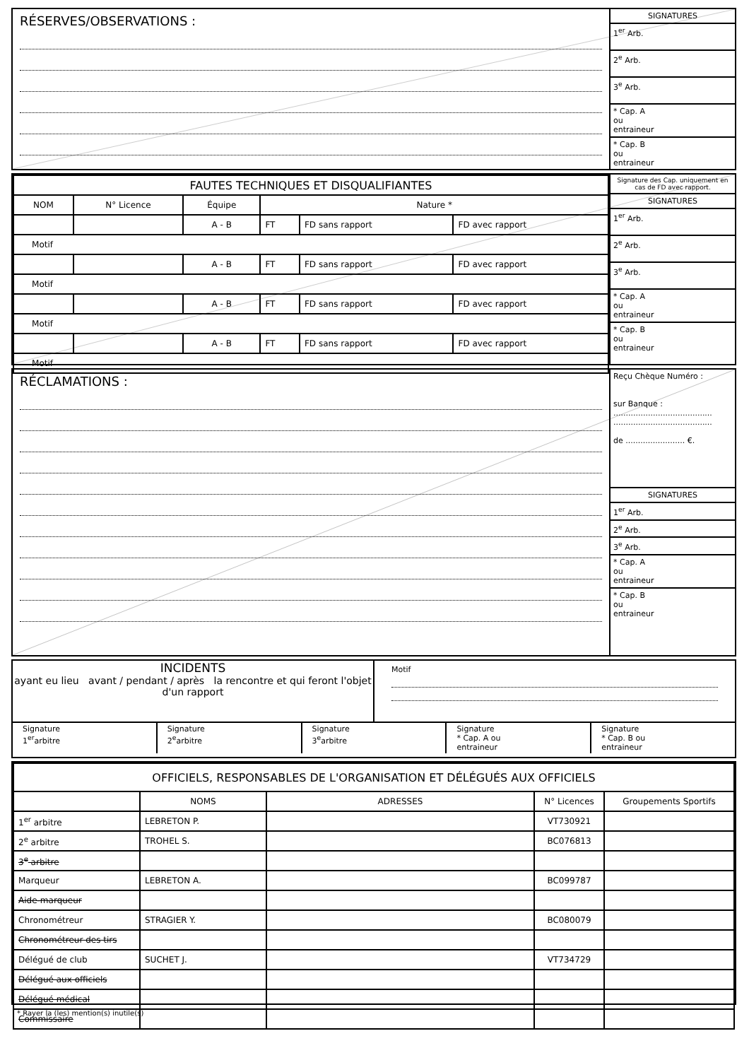RÉSERVES/OBSERVATIONS :
SIGNATURES
1<sup>er</sup> Arb.
2<sup>e</sup> Arb.
3<sup>e</sup> Arb.
* Cap. A
ou
entraineur
* Cap. B
ou
entraineur
| FAUTES TECHNIQUES ET DISQUALIFIANTES | | | | | |
| --- | --- | --- | --- | --- | --- |
| NOM | N° Licence | Équipe | Nature * | | |
| | | A - B | FT | FD sans rapport | FD avec rapport |
| Motif | | | | | |
| | | A - B | FT | FD sans rapport | FD avec rapport |
| Motif | | | | | |
| | | A - B | FT | FD sans rapport | FD avec rapport |
| Motif | | | | | |
| | | A - B | FT | FD sans rapport | FD avec rapport |
| Motif | | | | | |
Signature des Cap. uniquement en cas de FD avec rapport.
SIGNATURES
1<sup>er</sup> Arb.
2<sup>e</sup> Arb.
3<sup>e</sup> Arb.
* Cap. A
ou
entraineur
* Cap. B
ou
entraineur
RÉCLAMATIONS :
Reçu Chèque Numéro :
sur Banque :
........................................
........................................
de ........................ €.
SIGNATURES
1<sup>er</sup> Arb.
2<sup>e</sup> Arb.
3<sup>e</sup> Arb.
* Cap. A
ou
entraineur
* Cap. B
ou
entraineur
INCIDENTS
ayant eu lieu avant / pendant / après la rencontre et qui feront l'objet d'un rapport
Motif
Signature
1<sup>er</sup>arbitre
Signature
2<sup>e</sup>arbitre
Signature
3<sup>e</sup>arbitre
Signature
* Cap. A ou
entraineur
Signature
* Cap. B ou
entraineur
| OFFICIELS, RESPONSABLES DE L'ORGANISATION ET DÉLÉGUÉS AUX OFFICIELS | | | | |
| --- | --- | --- | --- | --- |
| | NOMS | ADRESSES | N° Licences | Groupements Sportifs |
| 1<sup>er</sup> arbitre | LEBRETON P. | | VT730921 | |
| 2<sup>e</sup> arbitre | TROHEL S. | | BC076813 | |
| 3<sup>e</sup> arbitre | | | | |
| Marqueur | LEBRETON A. | | BC099787 | |
| Aide-marqueur | | | | |
| Chronométreur | STRAGIER Y. | | BC080079 | |
| Chronométreur des tirs | | | | |
| Délégué de club | SUCHET J. | | VT734729 | |
| Délégué aux officiels | | | | |
| Délégué médical | | | | |
| Commissaire | | | | |
* Rayer la (les) mention(s) inutile(s)